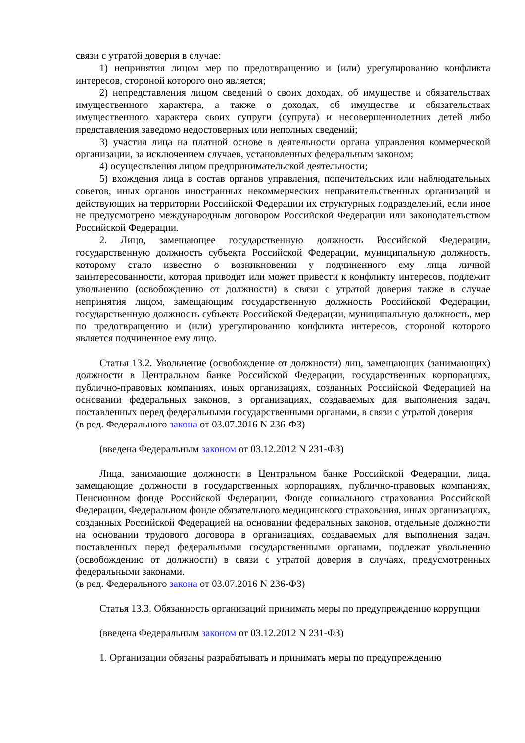связи с утратой доверия в случае:
1) непринятия лицом мер по предотвращению и (или) урегулированию конфликта интересов, стороной которого оно является;
2) непредставления лицом сведений о своих доходах, об имуществе и обязательствах имущественного характера, а также о доходах, об имуществе и обязательствах имущественного характера своих супруги (супруга) и несовершеннолетних детей либо представления заведомо недостоверных или неполных сведений;
3) участия лица на платной основе в деятельности органа управления коммерческой организации, за исключением случаев, установленных федеральным законом;
4) осуществления лицом предпринимательской деятельности;
5) вхождения лица в состав органов управления, попечительских или наблюдательных советов, иных органов иностранных некоммерческих неправительственных организаций и действующих на территории Российской Федерации их структурных подразделений, если иное не предусмотрено международным договором Российской Федерации или законодательством Российской Федерации.
2. Лицо, замещающее государственную должность Российской Федерации, государственную должность субъекта Российской Федерации, муниципальную должность, которому стало известно о возникновении у подчиненного ему лица личной заинтересованности, которая приводит или может привести к конфликту интересов, подлежит увольнению (освобождению от должности) в связи с утратой доверия также в случае непринятия лицом, замещающим государственную должность Российской Федерации, государственную должность субъекта Российской Федерации, муниципальную должность, мер по предотвращению и (или) урегулированию конфликта интересов, стороной которого является подчиненное ему лицо.
Статья 13.2. Увольнение (освобождение от должности) лиц, замещающих (занимающих) должности в Центральном банке Российской Федерации, государственных корпорациях, публично-правовых компаниях, иных организациях, созданных Российской Федерацией на основании федеральных законов, в организациях, создаваемых для выполнения задач, поставленных перед федеральными государственными органами, в связи с утратой доверия
(в ред. Федерального закона от 03.07.2016 N 236-ФЗ)
(введена Федеральным законом от 03.12.2012 N 231-ФЗ)
Лица, занимающие должности в Центральном банке Российской Федерации, лица, замещающие должности в государственных корпорациях, публично-правовых компаниях, Пенсионном фонде Российской Федерации, Фонде социального страхования Российской Федерации, Федеральном фонде обязательного медицинского страхования, иных организациях, созданных Российской Федерацией на основании федеральных законов, отдельные должности на основании трудового договора в организациях, создаваемых для выполнения задач, поставленных перед федеральными государственными органами, подлежат увольнению (освобождению от должности) в связи с утратой доверия в случаях, предусмотренных федеральными законами.
(в ред. Федерального закона от 03.07.2016 N 236-ФЗ)
Статья 13.3. Обязанность организаций принимать меры по предупреждению коррупции
(введена Федеральным законом от 03.12.2012 N 231-ФЗ)
1. Организации обязаны разрабатывать и принимать меры по предупреждению